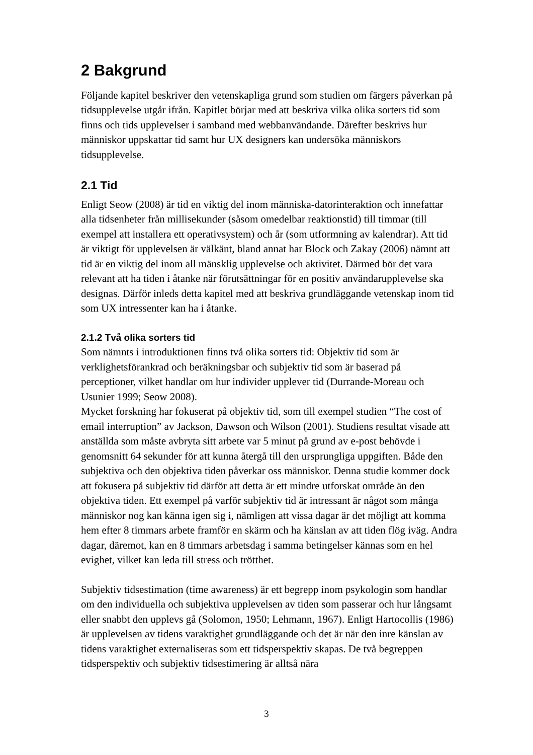2 Bakgrund
Följande kapitel beskriver den vetenskapliga grund som studien om färgers påverkan på tidsupplevelse utgår ifrån. Kapitlet börjar med att beskriva vilka olika sorters tid som finns och tids upplevelser i samband med webbanvändande. Därefter beskrivs hur människor uppskattar tid samt hur UX designers kan undersöka människors tidsupplevelse.
2.1 Tid
Enligt Seow (2008) är tid en viktig del inom människa-datorinteraktion och innefattar alla tidsenheter från millisekunder (såsom omedelbar reaktionstid) till timmar (till exempel att installera ett operativsystem) och år (som utformning av kalendrar). Att tid är viktigt för upplevelsen är välkänt, bland annat har Block och Zakay (2006) nämnt att tid är en viktig del inom all mänsklig upplevelse och aktivitet. Därmed bör det vara relevant att ha tiden i åtanke när förutsättningar för en positiv användarupplevelse ska designas. Därför inleds detta kapitel med att beskriva grundläggande vetenskap inom tid som UX intressenter kan ha i åtanke.
2.1.2 Två olika sorters tid
Som nämnts i introduktionen finns två olika sorters tid: Objektiv tid som är verklighetsförankrad och beräkningsbar och subjektiv tid som är baserad på perceptioner, vilket handlar om hur individer upplever tid (Durrande-Moreau och Usunier 1999; Seow 2008).
Mycket forskning har fokuserat på objektiv tid, som till exempel studien “The cost of email interruption” av Jackson, Dawson och Wilson (2001). Studiens resultat visade att anställda som måste avbryta sitt arbete var 5 minut på grund av e-post behövde i genomsnitt 64 sekunder för att kunna återgå till den ursprungliga uppgiften. Både den subjektiva och den objektiva tiden påverkar oss människor. Denna studie kommer dock att fokusera på subjektiv tid därför att detta är ett mindre utforskat område än den objektiva tiden. Ett exempel på varför subjektiv tid är intressant är något som många människor nog kan känna igen sig i, nämligen att vissa dagar är det möjligt att komma hem efter 8 timmars arbete framför en skärm och ha känslan av att tiden flög iväg. Andra dagar, däremot, kan en 8 timmars arbetsdag i samma betingelser kännas som en hel evighet, vilket kan leda till stress och trötthet.
Subjektiv tidsestimation (time awareness) är ett begrepp inom psykologin som handlar om den individuella och subjektiva upplevelsen av tiden som passerar och hur långsamt eller snabbt den upplevs gå (Solomon, 1950; Lehmann, 1967). Enligt Hartocollis (1986) är upplevelsen av tidens varaktighet grundläggande och det är när den inre känslan av tidens varaktighet externaliseras som ett tidsperspektiv skapas. De två begreppen tidsperspektiv och subjektiv tidsestimering är alltså nära
3